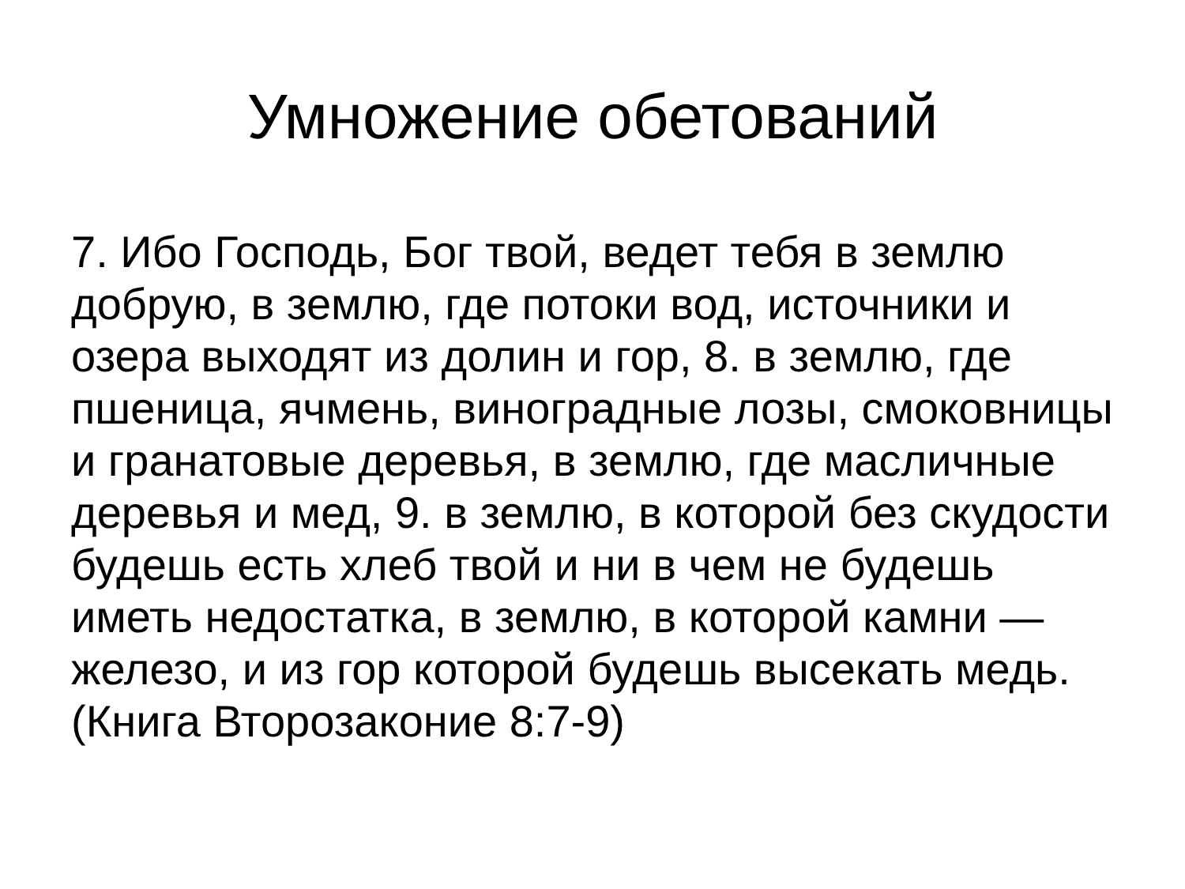Умножение обетований
7. Ибо Господь, Бог твой, ведет тебя в землю добрую, в землю, где потоки вод, источники и озера выходят из долин и гор, 8. в землю, где пшеница, ячмень, виноградные лозы, смоковницы и гранатовые деревья, в землю, где масличные деревья и мед, 9. в землю, в которой без скудости будешь есть хлеб твой и ни в чем не будешь иметь недостатка, в землю, в которой камни — железо, и из гор которой будешь высекать медь. (Книга Второзаконие 8:7-9)